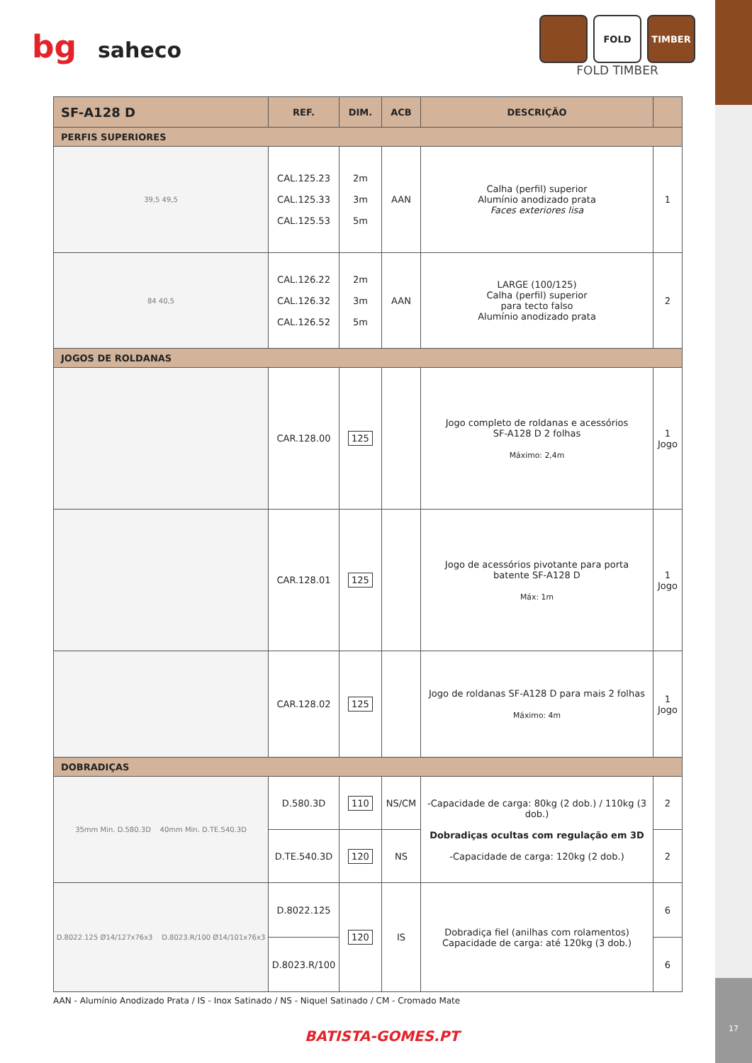17
bg saheco
FOLD TIMBER
FOLD TIMBER
| SF-A128 D | REF. | DIM. | ACB | DESCRIÇÃO | |
| --- | --- | --- | --- | --- | --- |
| PERFIS SUPERIORES | | | | | |
| 39,5 49,5 | CAL.125.23 CAL.125.33 CAL.125.53 | 2m 3m 5m | AAN | Calha (perfil) superior Alumínio anodizado prata Faces exteriores lisa | 1 |
| 84 40,5 | CAL.126.22 CAL.126.32 CAL.126.52 | 2m 3m 5m | AAN | LARGE (100/125) Calha (perfil) superior para tecto falso Alumínio anodizado prata | 2 |
| JOGOS DE ROLDANAS | | | | | |
| | CAR.128.00 | 125 | | Jogo completo de roldanas e acessórios SF-A128 D 2 folhas Máximo: 2,4m | 1 Jogo |
| | CAR.128.01 | 125 | | Jogo de acessórios pivotante para porta batente SF-A128 D Máx: 1m | 1 Jogo |
| | CAR.128.02 | 125 | | Jogo de roldanas SF-A128 D para mais 2 folhas Máximo: 4m | 1 Jogo |
| DOBRADIÇAS | | | | | |
| 35mm Min. D.580.3D 40mm Min. D.TE.540.3D | D.580.3D | 110 | NS/CM | -Capacidade de carga: 80kg (2 dob.) / 110kg (3 dob.) Dobradiças ocultas com regulação em 3D -Capacidade de carga: 120kg (2 dob.) | 2 |
| | D.TE.540.3D | 120 | NS | | 2 |
| D.8022.125 Ø14/127x76x3 D.8023.R/100 Ø14/101x76x3 | D.8022.125 | 120 | IS | Dobradiça fiel (anilhas com rolamentos) Capacidade de carga: até 120kg (3 dob.) | 6 |
| | D.8023.R/100 | | | | 6 |
AAN - Alumínio Anodizado Prata / IS - Inox Satinado / NS - Niquel Satinado / CM - Cromado Mate
BATISTA-GOMES.PT